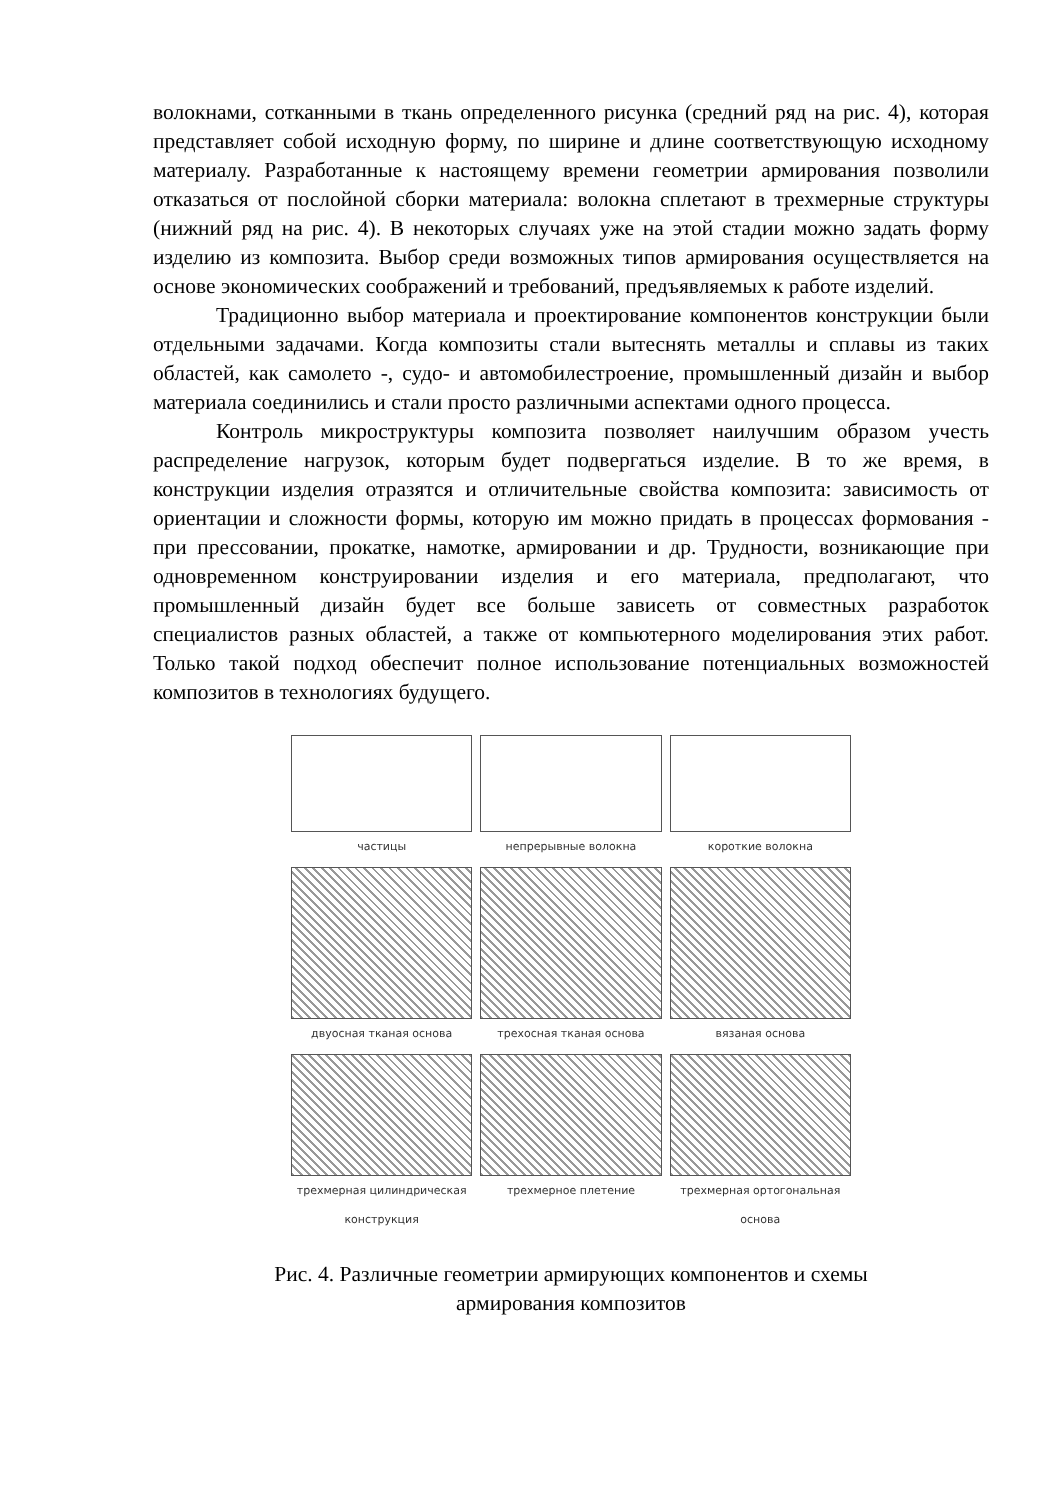волокнами, сотканными в ткань определенного рисунка (средний ряд на рис. 4), которая представляет собой исходную форму, по ширине и длине соответствующую исходному материалу. Разработанные к настоящему времени геометрии армирования позволили отказаться от послойной сборки материала: волокна сплетают в трехмерные структуры (нижний ряд на рис. 4). В некоторых случаях уже на этой стадии можно задать форму изделию из композита. Выбор среди возможных типов армирования осуществляется на основе экономических соображений и требований, предъявляемых к работе изделий.
Традиционно выбор материала и проектирование компонентов конструкции были отдельными задачами. Когда композиты стали вытеснять металлы и сплавы из таких областей, как самолето -, судо- и автомобилестроение, промышленный дизайн и выбор материала соединились и стали просто различными аспектами одного процесса.
Контроль микроструктуры композита позволяет наилучшим образом учесть распределение нагрузок, которым будет подвергаться изделие. В то же время, в конструкции изделия отразятся и отличительные свойства композита: зависимость от ориентации и сложности формы, которую им можно придать в процессах формования - при прессовании, прокатке, намотке, армировании и др. Трудности, возникающие при одновременном конструировании изделия и его материала, предполагают, что промышленный дизайн будет все больше зависеть от совместных разработок специалистов разных областей, а также от компьютерного моделирования этих работ. Только такой подход обеспечит полное использование потенциальных возможностей композитов в технологиях будущего.
частицы
непрерывные волокна
короткие волокна
двуосная тканая основа
трехосная тканая основа
вязаная основа
трехмерная цилиндрическая конструкция
трехмерное плетение
трехмерная ортогональная основа
Рис. 4. Различные геометрии армирующих компонентов и схемы
армирования композитов